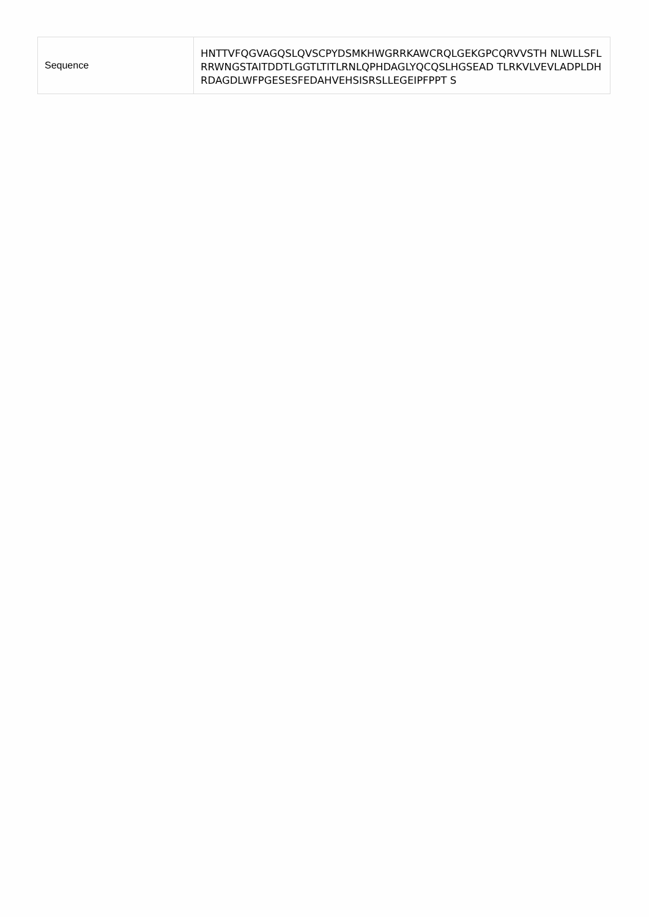| Sequence | HNTTVFQGVAGQSLQVSCPYDSMKHWGRRKAWCRQLGEKGPCQRVVSTH NLWLLSFLRRWNGSTAITDDTLGGTLTITLRNLQPHDAGLYQCQSLHGSEAD TLRKVLVEVLADPLDHRDAGDLWFPGESESFEDAHVEHSISRSLLEGEIPFPPT S |